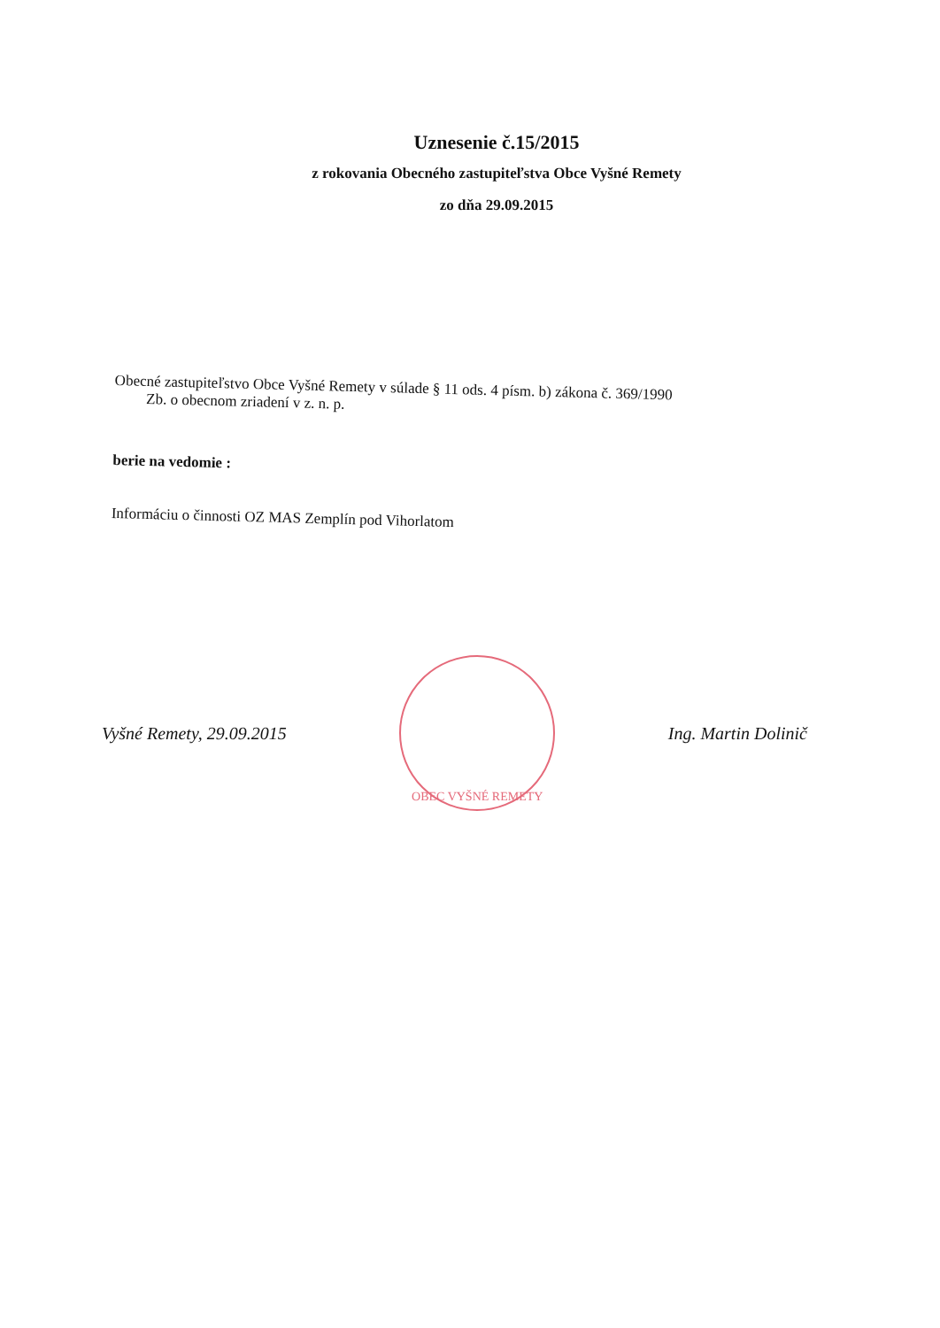Uznesenie č.15/2015
z rokovania Obecného zastupiteľstva Obce Vyšné Remety
zo dňa 29.09.2015
Obecné zastupiteľstvo Obce Vyšné Remety v súlade § 11 ods. 4 písm. b) zákona č. 369/1990
Zb. o obecnom zriadení v z. n. p.
berie na vedomie :
Informáciu o činnosti OZ MAS Zemplín pod Vihorlatom
Vyšné Remety, 29.09.2015
OBEC VYŠNÉ REMETY
Ing. Martin Dolinič